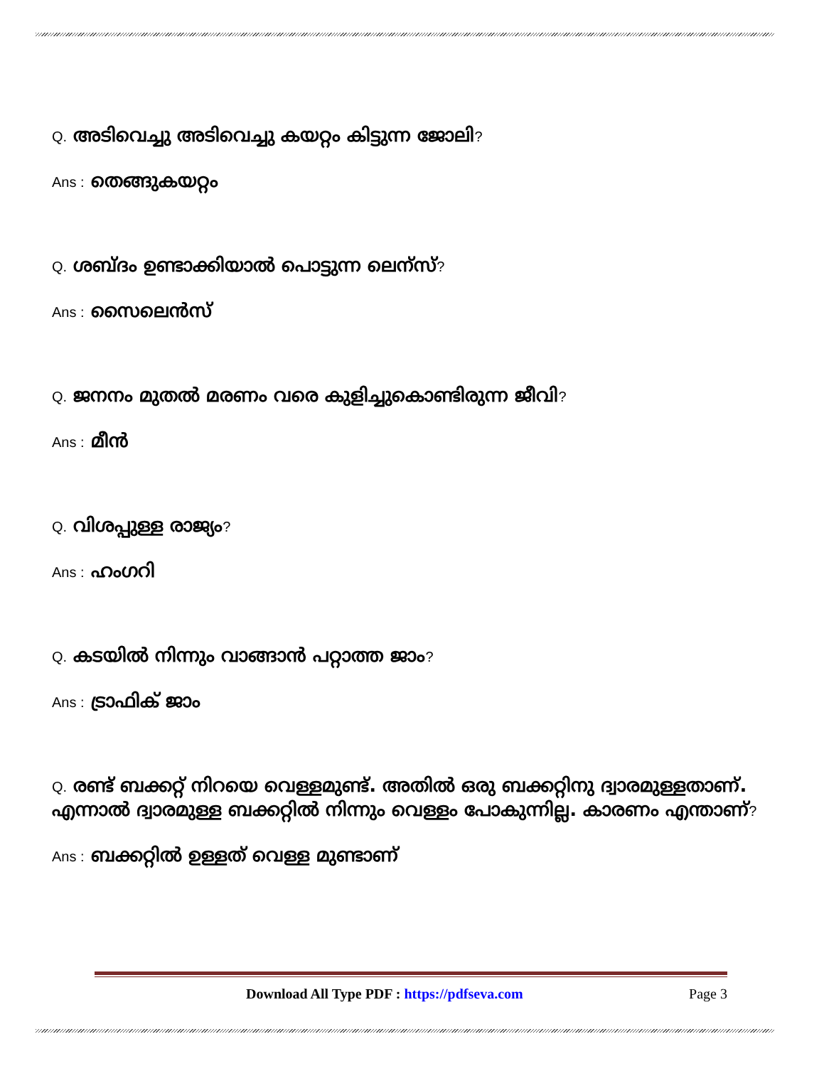Q. അടിവെച്ചു അടിവെച്ചു കയറ്റം കിട്ടുന്ന ജോലി?
Ans : തെങ്ങുകയറ്റം
Q. ശബ്ദം ഉണ്ടാക്കിയാൽ പൊട്ടുന്ന ലെന്സ്?
Ans : സൈലെൻസ്
Q. ജനനം മുതൽ മരണം വരെ കുളിച്ചുകൊണ്ടിരുന്ന ജീവി?
Ans : മീൻ
Q. വിശപ്പുള്ള രാജ്യം?
Ans : ഹംഗറി
Q. കടയിൽ നിന്നും വാങ്ങാൻ പറ്റാത്ത ജാം?
Ans : ട്രാഫിക് ജാം
Q. രണ്ട് ബക്കറ്റ് നിറയെ വെള്ളമുണ്ട്. അതിൽ ഒരു ബക്കറ്റിനു ദ്വാരമുള്ളതാണ്. എന്നാൽ ദ്വാരമുള്ള ബക്കറ്റിൽ നിന്നും വെള്ളം പോകുന്നില്ല. കാരണം എന്താണ്?
Ans : ബക്കറ്റിൽ ഉള്ളത് വെള്ള മുണ്ടാണ്
Download All Type PDF : https://pdfseva.com Page 3